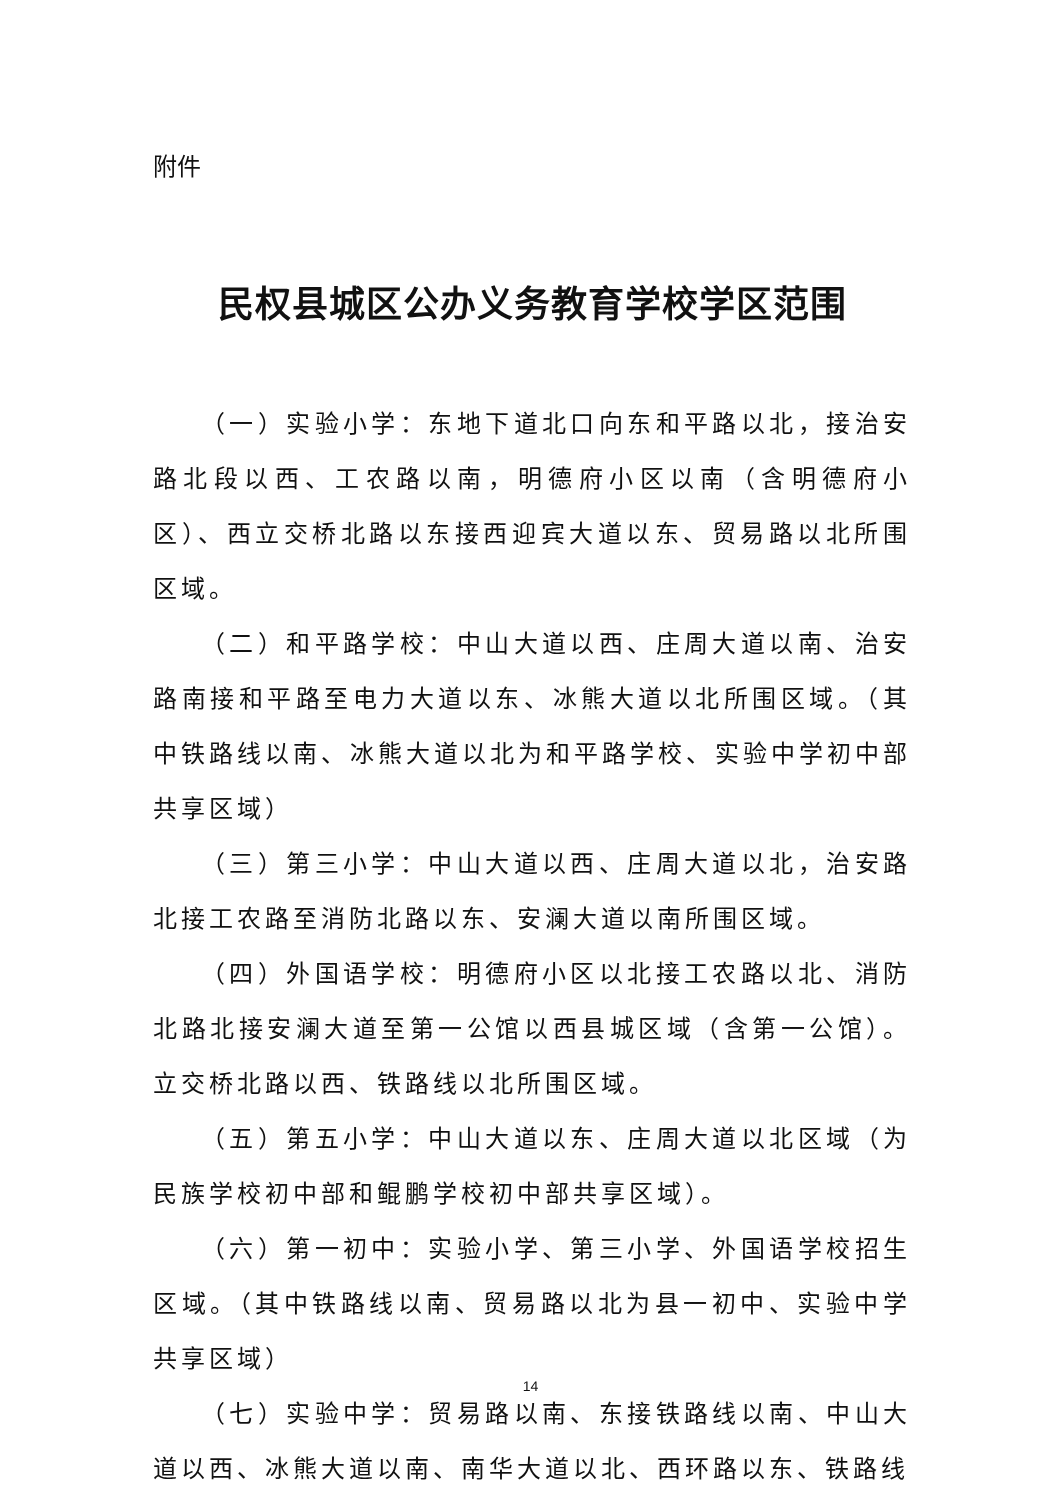附件
民权县城区公办义务教育学校学区范围
（一）实验小学：东地下道北口向东和平路以北，接治安路北段以西、工农路以南，明德府小区以南（含明德府小区）、西立交桥北路以东接西迎宾大道以东、贸易路以北所围区域。
（二）和平路学校：中山大道以西、庄周大道以南、治安路南接和平路至电力大道以东、冰熊大道以北所围区域。（其中铁路线以南、冰熊大道以北为和平路学校、实验中学初中部共享区域）
（三）第三小学：中山大道以西、庄周大道以北，治安路北接工农路至消防北路以东、安澜大道以南所围区域。
（四）外国语学校：明德府小区以北接工农路以北、消防北路北接安澜大道至第一公馆以西县城区域（含第一公馆）。立交桥北路以西、铁路线以北所围区域。
（五）第五小学：中山大道以东、庄周大道以北区域（为民族学校初中部和鲲鹏学校初中部共享区域）。
（六）第一初中：实验小学、第三小学、外国语学校招生区域。（其中铁路线以南、贸易路以北为县一初中、实验中学共享区域）
（七）实验中学：贸易路以南、东接铁路线以南、中山大道以西、冰熊大道以南、南华大道以北、西环路以东、铁路线
14